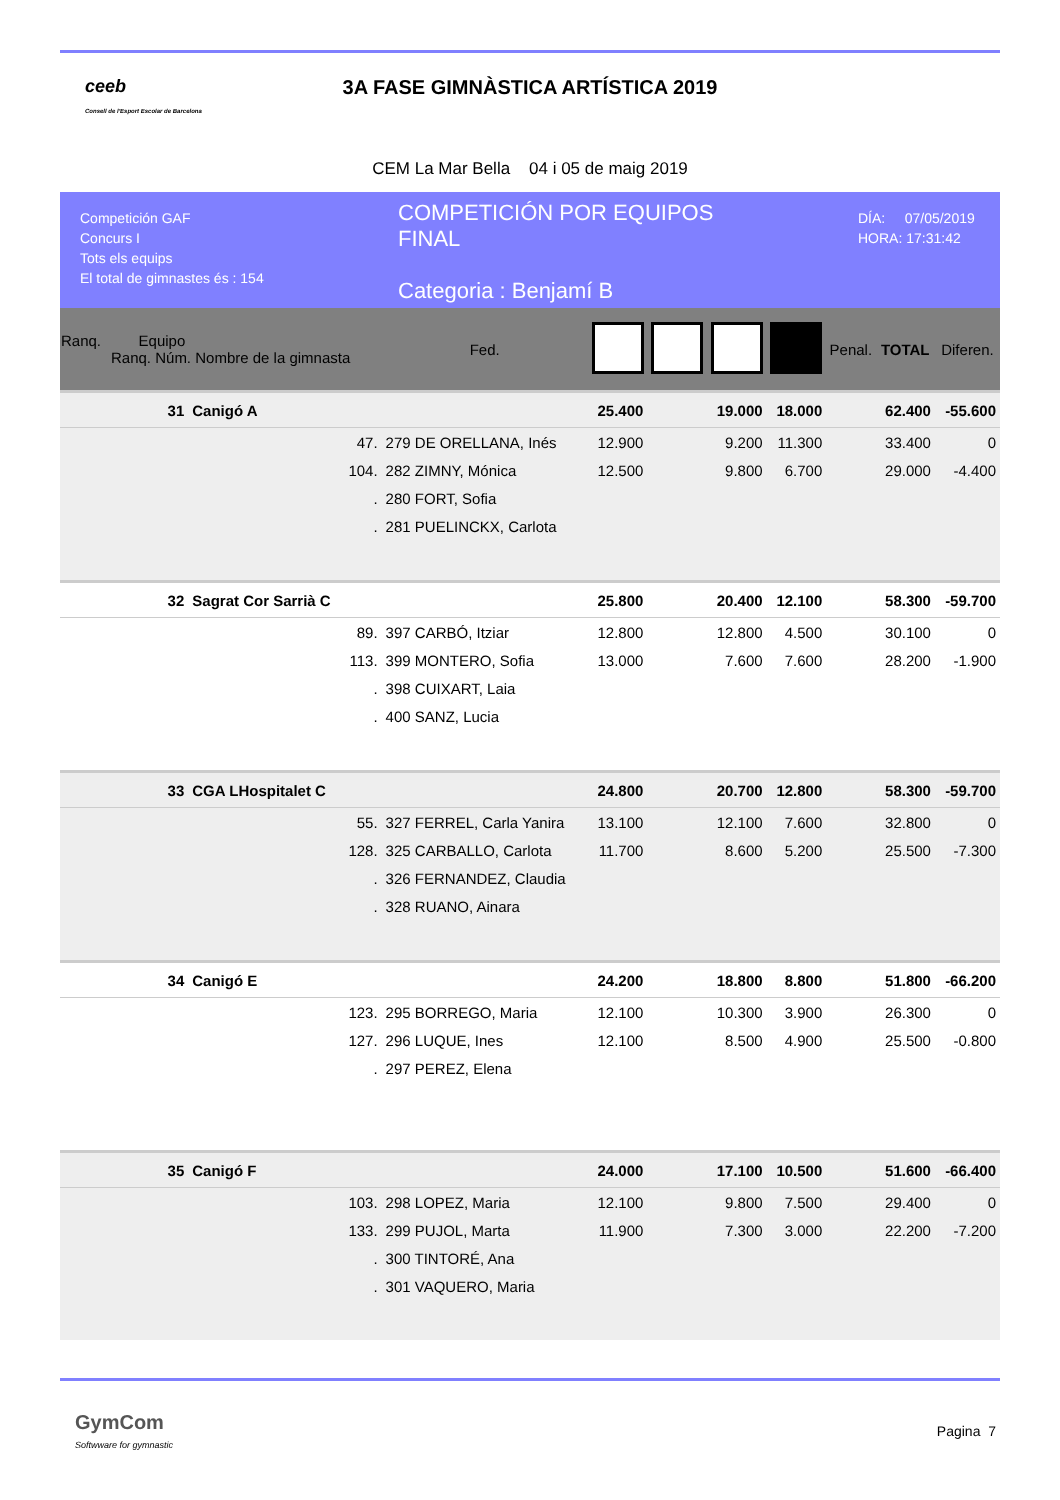ceeb
Consell de l'Esport Escolar de Barcelona
3A FASE GIMNÀSTICA ARTÍSTICA 2019
CEM La Mar Bella 04 i 05 de maig 2019
Competición GAF
Concurs I
Tots els equips
El total de gimnastes és : 154
COMPETICIÓN POR EQUIPOS
FINAL
Categoria : Benjamí B
DÍA: 07/05/2019
HORA: 17:31:42
| Ranq. Equipo Ranq. Núm. Nombre de la gimnasta | | | Fed. | | | | | Penal. | TOTAL | Diferen. |
| --- | --- | --- | --- | --- | --- | --- | --- | --- | --- | --- |
| 31 | Canigó A | | | 25.400 | | 19.000 | 18.000 | | 62.400 | -55.600 |
| | 47. | 279 DE ORELLANA, Inés | | 12.900 | | 9.200 | 11.300 | | 33.400 | 0 |
| | 104. | 282 ZIMNY, Mónica | | 12.500 | | 9.800 | 6.700 | | 29.000 | -4.400 |
| | . | 280 FORT, Sofia | | | | | | | | |
| | . | 281 PUELINCKX, Carlota | | | | | | | | |
| 32 | Sagrat Cor Sarrià C | | | 25.800 | | 20.400 | 12.100 | | 58.300 | -59.700 |
| | 89. | 397 CARBÓ, Itziar | | 12.800 | | 12.800 | 4.500 | | 30.100 | 0 |
| | 113. | 399 MONTERO, Sofia | | 13.000 | | 7.600 | 7.600 | | 28.200 | -1.900 |
| | . | 398 CUIXART, Laia | | | | | | | | |
| | . | 400 SANZ, Lucia | | | | | | | | |
| 33 | CGA LHospitalet C | | | 24.800 | | 20.700 | 12.800 | | 58.300 | -59.700 |
| | 55. | 327 FERREL, Carla Yanira | | 13.100 | | 12.100 | 7.600 | | 32.800 | 0 |
| | 128. | 325 CARBALLO, Carlota | | 11.700 | | 8.600 | 5.200 | | 25.500 | -7.300 |
| | . | 326 FERNANDEZ, Claudia | | | | | | | | |
| | . | 328 RUANO, Ainara | | | | | | | | |
| 34 | Canigó E | | | 24.200 | | 18.800 | 8.800 | | 51.800 | -66.200 |
| | 123. | 295 BORREGO, Maria | | 12.100 | | 10.300 | 3.900 | | 26.300 | 0 |
| | 127. | 296 LUQUE, Ines | | 12.100 | | 8.500 | 4.900 | | 25.500 | -0.800 |
| | . | 297 PEREZ, Elena | | | | | | | | |
| 35 | Canigó F | | | 24.000 | | 17.100 | 10.500 | | 51.600 | -66.400 |
| | 103. | 298 LOPEZ, Maria | | 12.100 | | 9.800 | 7.500 | | 29.400 | 0 |
| | 133. | 299 PUJOL, Marta | | 11.900 | | 7.300 | 3.000 | | 22.200 | -7.200 |
| | . | 300 TINTORÉ, Ana | | | | | | | | |
| | . | 301 VAQUERO, Maria | | | | | | | | |
GymCom
Softwware for gymnastic
Pagina 7